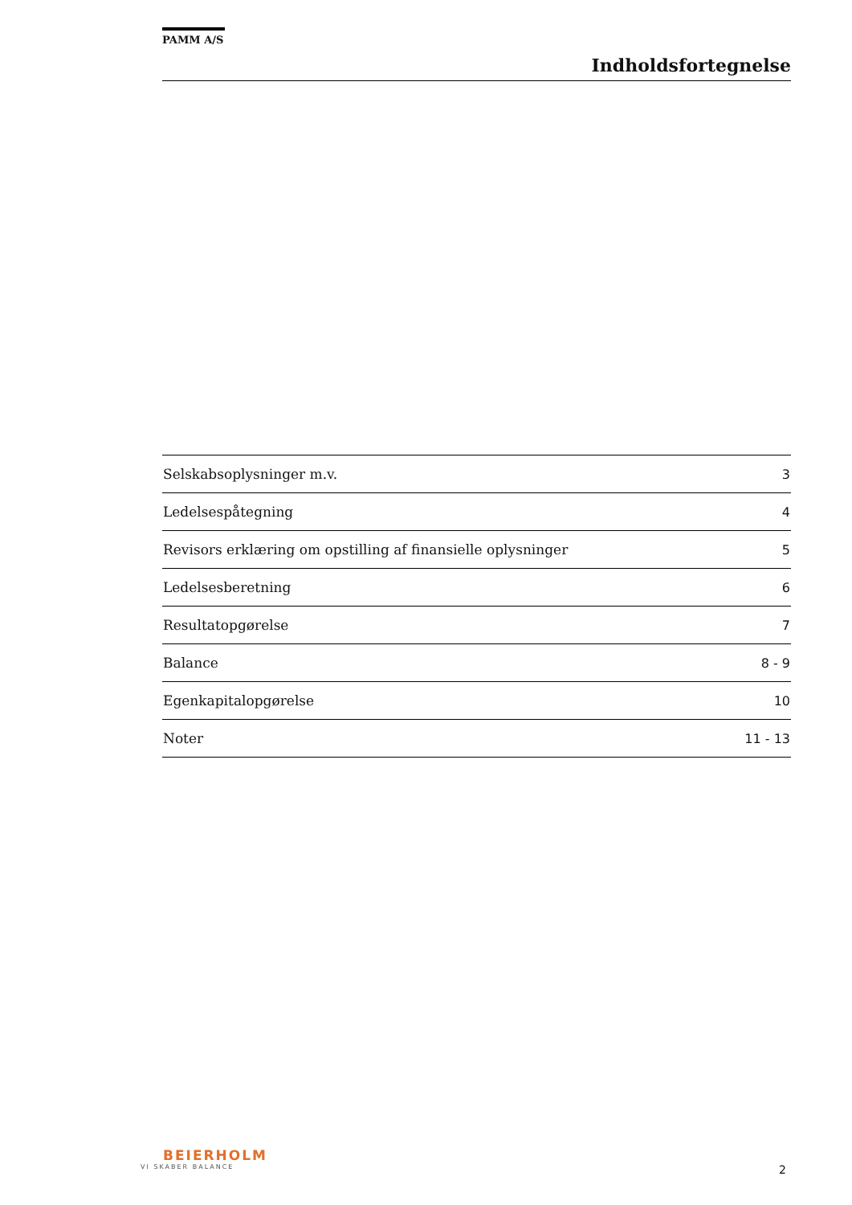PAMM A/S
Indholdsfortegnelse
| Selskabsoplysninger m.v. | 3 |
| Ledelsespåtegning | 4 |
| Revisors erklæring om opstilling af finansielle oplysninger | 5 |
| Ledelsesberetning | 6 |
| Resultatopgørelse | 7 |
| Balance | 8 - 9 |
| Egenkapitalopgørelse | 10 |
| Noter | 11 - 13 |
BEIERHOLM
VI SKABER BALANCE
2